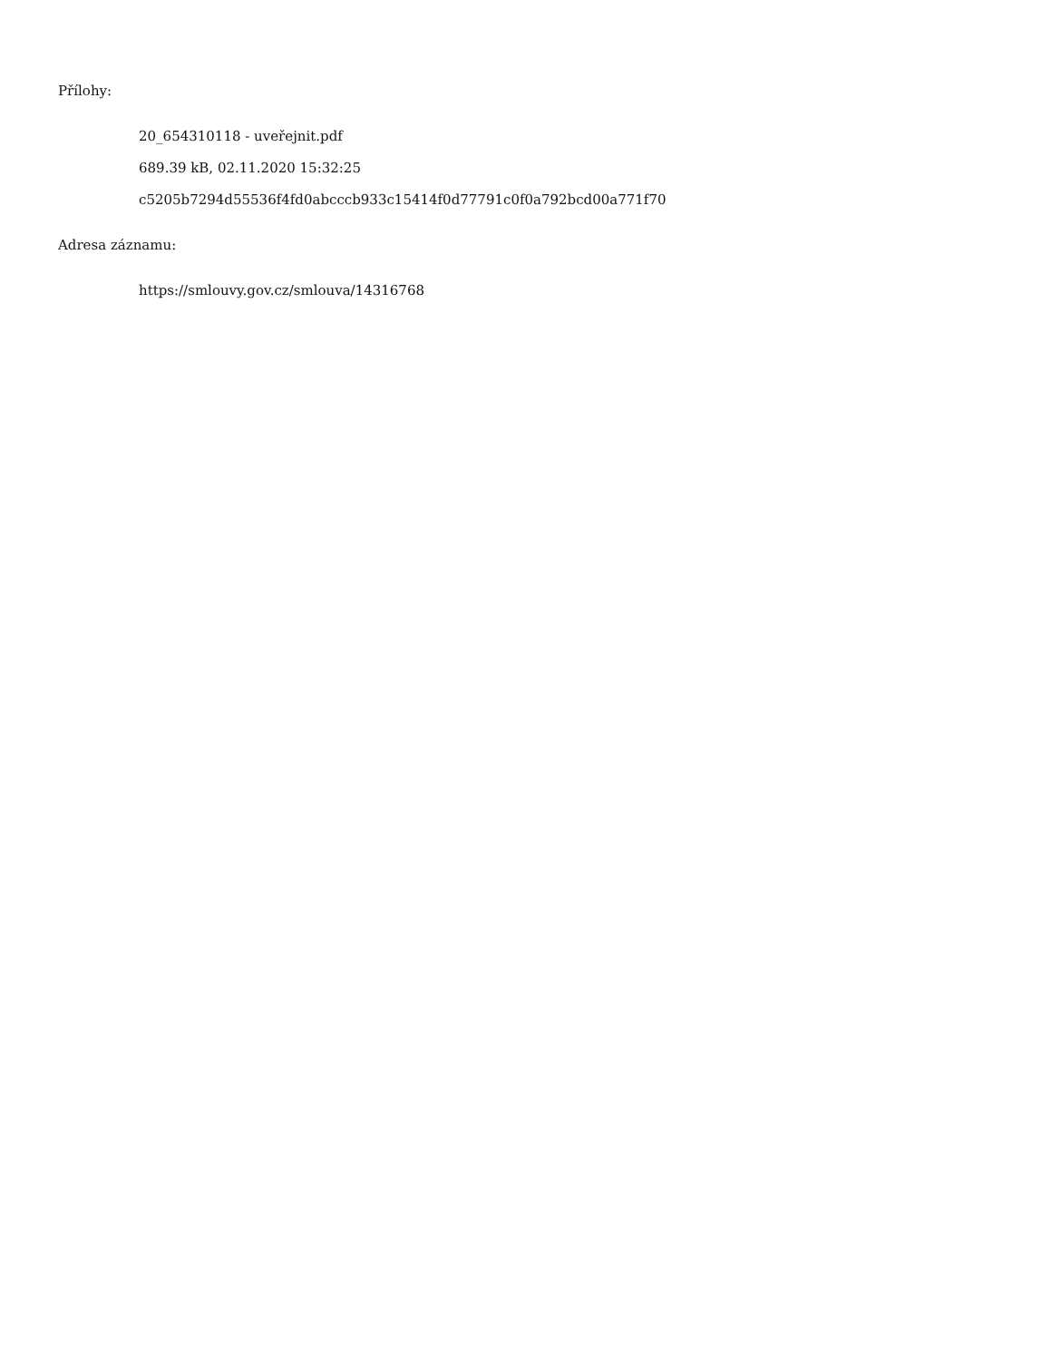Přílohy:
20_654310118 - uveřejnit.pdf
689.39 kB, 02.11.2020 15:32:25
c5205b7294d55536f4fd0abcccb933c15414f0d77791c0f0a792bcd00a771f70
Adresa záznamu:
https://smlouvy.gov.cz/smlouva/14316768